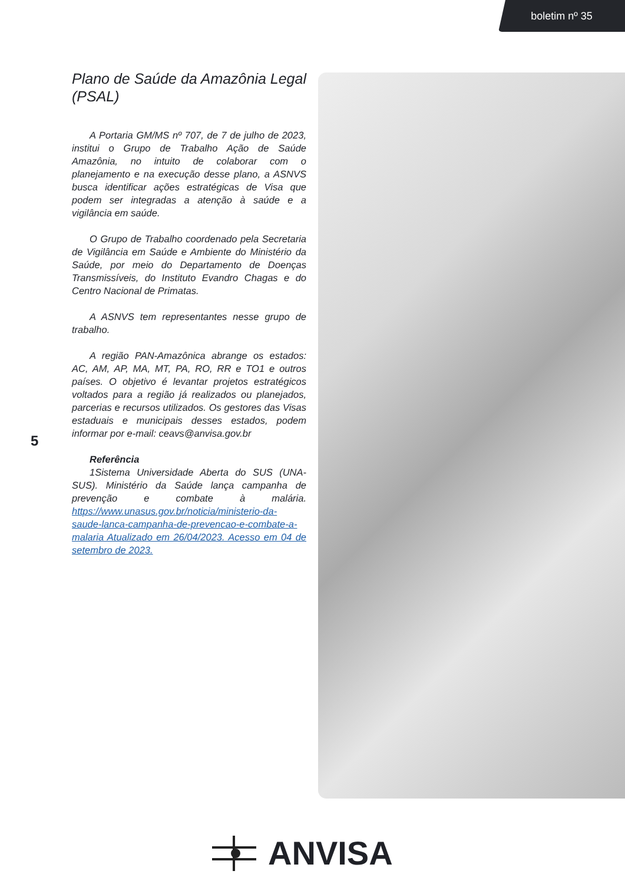boletim nº 35
Plano de Saúde da Amazônia Legal (PSAL)
A Portaria GM/MS nº 707, de 7 de julho de 2023, institui o Grupo de Trabalho Ação de Saúde Amazônia, no intuito de colaborar com o planejamento e na execução desse plano, a ASNVS busca identificar ações estratégicas de Visa que podem ser integradas a atenção à saúde e a vigilância em saúde.
O Grupo de Trabalho coordenado pela Secretaria de Vigilância em Saúde e Ambiente do Ministério da Saúde, por meio do Departamento de Doenças Transmissíveis, do Instituto Evandro Chagas e do Centro Nacional de Primatas.
A ASNVS tem representantes nesse grupo de trabalho.
A região PAN-Amazônica abrange os estados: AC, AM, AP, MA, MT, PA, RO, RR e TO1 e outros países. O objetivo é levantar projetos estratégicos voltados para a região já realizados ou planejados, parcerias e recursos utilizados. Os gestores das Visas estaduais e municipais desses estados, podem informar por e-mail: ceavs@anvisa.gov.br
Referência
1Sistema Universidade Aberta do SUS (UNA-SUS). Ministério da Saúde lança campanha de prevenção e combate à malária. https://www.unasus.gov.br/noticia/ministerio-da-saude-lanca-campanha-de-prevencao-e-combate-a-malaria Atualizado em 26/04/2023. Acesso em 04 de setembro de 2023.
5
ANVISA